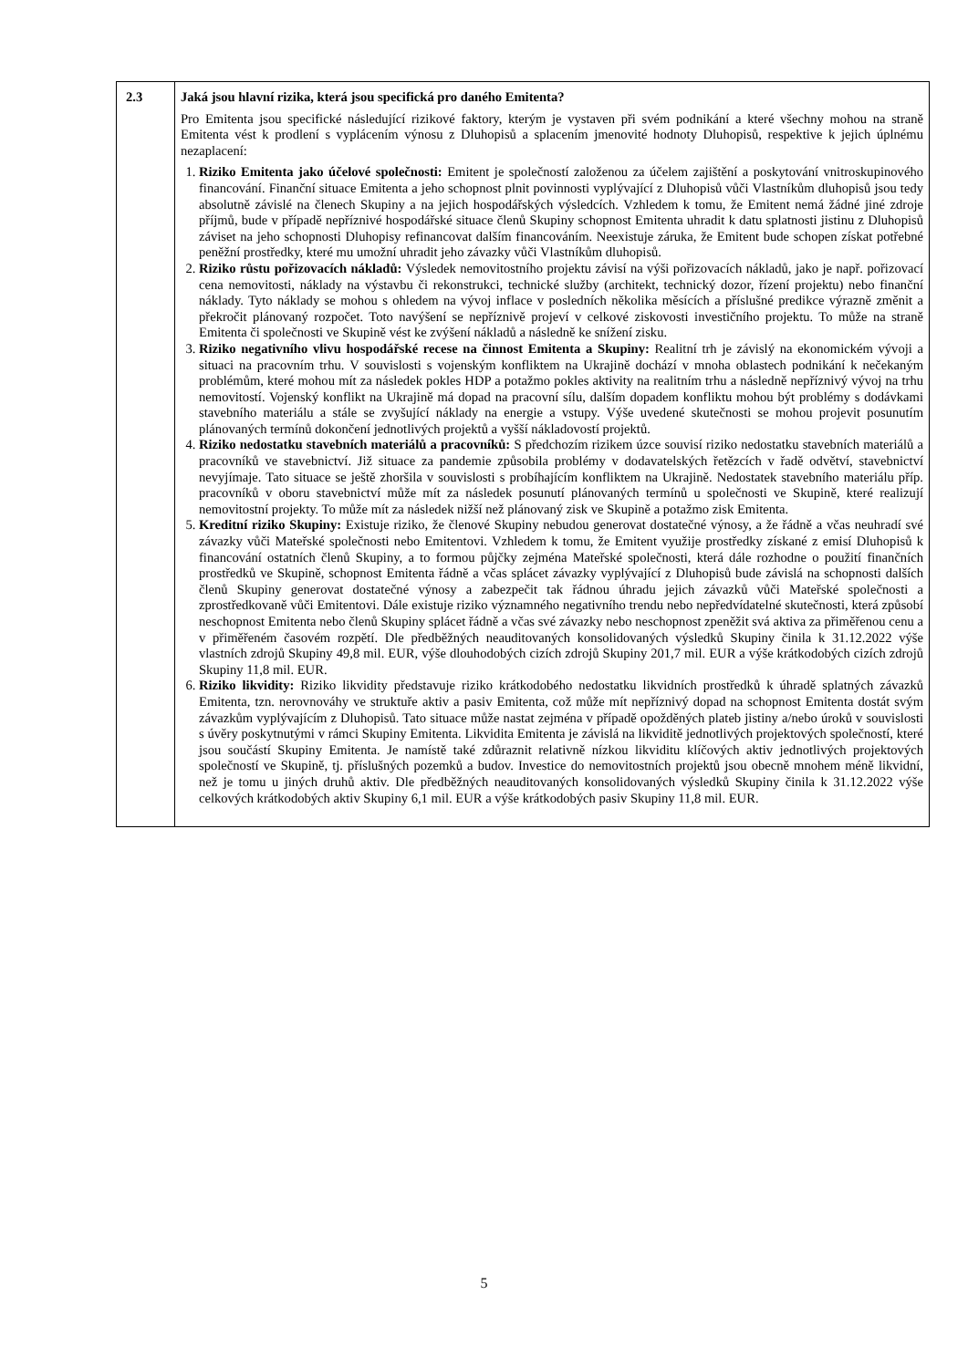| 2.3 | Jaká jsou hlavní rizika, která jsou specifická pro daného Emitenta? Pro Emitenta jsou specifické následující rizikové faktory, kterým je vystaven při svém podnikání a které všechny mohou na straně Emitenta vést k prodlení s vyplácením výnosu z Dluhopisů a splacením jmenovité hodnoty Dluhopisů, respektive k jejich úplnému nezaplacení: 1. Riziko Emitenta jako účelové společnosti: Emitent je společností založenou za účelem zajištění a poskytování vnitroskupinového financování. Finanční situace Emitenta a jeho schopnost plnit povinnosti vyplývající z Dluhopisů vůči Vlastníkům dluhopisů jsou tedy absolutně závislé na členech Skupiny a na jejich hospodářských výsledcích. Vzhledem k tomu, že Emitent nemá žádné jiné zdroje příjmů, bude v případě nepříznivé hospodářské situace členů Skupiny schopnost Emitenta uhradit k datu splatnosti jistinu z Dluhopisů záviset na jeho schopnosti Dluhopisy refinancovat dalším financováním. Neexistuje záruka, že Emitent bude schopen získat potřebné peněžní prostředky, které mu umožní uhradit jeho závazky vůči Vlastníkům dluhopisů. 2. Riziko růstu pořizovacích nákladů: Výsledek nemovitostního projektu závisí na výši pořizovacích nákladů, jako je např. pořizovací cena nemovitosti, náklady na výstavbu či rekonstrukci, technické služby (architekt, technický dozor, řízení projektu) nebo finanční náklady. Tyto náklady se mohou s ohledem na vývoj inflace v posledních několika měsících a příslušné predikce výrazně změnit a překročit plánovaný rozpočet. Toto navýšení se nepříznivě projeví v celkové ziskovosti investičního projektu. To může na straně Emitenta či společnosti ve Skupině vést ke zvýšení nákladů a následně ke snížení zisku. 3. Riziko negativního vlivu hospodářské recese na činnost Emitenta a Skupiny: Realitní trh je závislý na ekonomickém vývoji a situaci na pracovním trhu. V souvislosti s vojenským konfliktem na Ukrajině dochází v mnoha oblastech podnikání k nečekaným problémům, které mohou mít za následek pokles HDP a potažmo pokles aktivity na realitním trhu a následně nepříznivý vývoj na trhu nemovitostí. Vojenský konflikt na Ukrajině má dopad na pracovní sílu, dalším dopadem konfliktu mohou být problémy s dodávkami stavebního materiálu a stále se zvyšující náklady na energie a vstupy. Výše uvedené skutečnosti se mohou projevit posunutím plánovaných termínů dokončení jednotlivých projektů a vyšší nákladovostí projektů. 4. Riziko nedostatku stavebních materiálů a pracovníků: S předchozím rizikem úzce souvisí riziko nedostatku stavebních materiálů a pracovníků ve stavebnictví. Již situace za pandemie způsobila problémy v dodavatelských řetězcích v řadě odvětví, stavebnictví nevyjímaje. Tato situace se ještě zhoršila v souvislosti s probíhajícím konfliktem na Ukrajině. Nedostatek stavebního materiálu příp. pracovníků v oboru stavebnictví může mít za následek posunutí plánovaných termínů u společnosti ve Skupině, které realizují nemovitostní projekty. To může mít za následek nižší než plánovaný zisk ve Skupině a potažmo zisk Emitenta. 5. Kreditní riziko Skupiny: Existuje riziko, že členové Skupiny nebudou generovat dostatečné výnosy, a že řádně a včas neuhradí své závazky vůči Mateřské společnosti nebo Emitentovi. Vzhledem k tomu, že Emitent využije prostředky získané z emisí Dluhopisů k financování ostatních členů Skupiny, a to formou půjčky zejména Mateřské společnosti, která dále rozhodne o použití finančních prostředků ve Skupině, schopnost Emitenta řádně a včas splácet závazky vyplývající z Dluhopisů bude závislá na schopnosti dalších členů Skupiny generovat dostatečné výnosy a zabezpečit tak řádnou úhradu jejich závazků vůči Mateřské společnosti a zprostředkovaně vůči Emitentovi. Dále existuje riziko významného negativního trendu nebo nepředvídatelné skutečnosti, která způsobí neschopnost Emitenta nebo členů Skupiny splácet řádně a včas své závazky nebo neschopnost zpeněžit svá aktiva za přiměřenou cenu a v přiměřeném časovém rozpětí. Dle předběžných neauditovaných konsolidovaných výsledků Skupiny činila k 31.12.2022 výše vlastních zdrojů Skupiny 49,8 mil. EUR, výše dlouhodobých cizích zdrojů Skupiny 201,7 mil. EUR a výše krátkodobých cizích zdrojů Skupiny 11,8 mil. EUR. 6. Riziko likvidity: Riziko likvidity představuje riziko krátkodobého nedostatku likvidních prostředků k úhradě splatných závazků Emitenta, tzn. nerovnováhy ve struktuře aktiv a pasiv Emitenta, což může mít nepříznivý dopad na schopnost Emitenta dostát svým závazkům vyplývajícím z Dluhopisů. Tato situace může nastat zejména v případě opožděných plateb jistiny a/nebo úroků v souvislosti s úvěry poskytnutými v rámci Skupiny Emitenta. Likvidita Emitenta je závislá na likviditě jednotlivých projektových společností, které jsou součástí Skupiny Emitenta. Je namístě také zdůraznit relativně nízkou likviditu klíčových aktiv jednotlivých projektových společností ve Skupině, tj. příslušných pozemků a budov. Investice do nemovitostních projektů jsou obecně mnohem méně likvidní, než je tomu u jiných druhů aktiv. Dle předběžných neauditovaných konsolidovaných výsledků Skupiny činila k 31.12.2022 výše celkových krátkodobých aktiv Skupiny 6,1 mil. EUR a výše krátkodobých pasiv Skupiny 11,8 mil. EUR. |
5